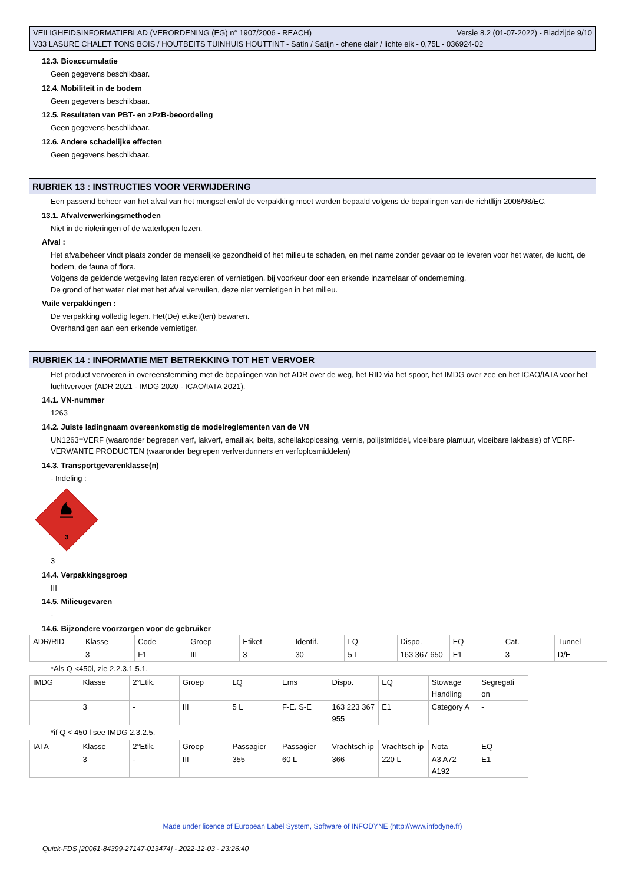Versie 8.2 (01-07-2022) - Bladzijde 9/10 VEILIGHEIDSINFORMATIEBLAD (VERORDENING (EG) n° 1907/2006 - REACH)
V33 LASURE CHALET TONS BOIS / HOUTBEITS TUINHUIS HOUTTINT - Satin / Satijn - chene clair / lichte eik - 0,75L - 036924-02
12.3. Bioaccumulatie
Geen gegevens beschikbaar.
12.4. Mobiliteit in de bodem
Geen gegevens beschikbaar.
12.5. Resultaten van PBT- en zPzB-beoordeling
Geen gegevens beschikbaar.
12.6. Andere schadelijke effecten
Geen gegevens beschikbaar.
RUBRIEK 13 : INSTRUCTIES VOOR VERWIJDERING
Een passend beheer van het afval van het mengsel en/of de verpakking moet worden bepaald volgens de bepalingen van de richtllijn 2008/98/EC.
13.1. Afvalverwerkingsmethoden
Niet in de rioleringen of de waterlopen lozen.
Afval :
Het afvalbeheer vindt plaats zonder de menselijke gezondheid of het milieu te schaden, en met name zonder gevaar op te leveren voor het water, de lucht, de bodem, de fauna of flora.
Volgens de geldende wetgeving laten recycleren of vernietigen, bij voorkeur door een erkende inzamelaar of onderneming.
De grond of het water niet met het afval vervuilen, deze niet vernietigen in het milieu.
Vuile verpakkingen :
De verpakking volledig legen. Het(De) etiket(ten) bewaren.
Overhandigen aan een erkende vernietiger.
RUBRIEK 14 : INFORMATIE MET BETREKKING TOT HET VERVOER
Het product vervoeren in overeenstemming met de bepalingen van het ADR over de weg, het RID via het spoor, het IMDG over zee en het ICAO/IATA voor het luchtvervoer (ADR 2021 - IMDG 2020 - ICAO/IATA 2021).
14.1. VN-nummer
1263
14.2. Juiste ladingnaam overeenkomstig de modelreglementen van de VN
UN1263=VERF (waaronder begrepen verf, lakverf, emaillak, beits, schellakoplossing, vernis, polijstmiddel, vloeibare plamuur, vloeibare lakbasis) of VERF-VERWANTE PRODUCTEN (waaronder begrepen verfverdunners en verfoplosmiddelen)
14.3. Transportgevarenklasse(n)
- Indeling :
3
3
14.4. Verpakkingsgroep
III
14.5. Milieugevaren
-
14.6. Bijzondere voorzorgen voor de gebruiker
| ADR/RID | Klasse | Code | Groep | Etiket | Identif. | LQ | Dispo. | EQ | Cat. | Tunnel |
| | 3 | F1 | III | 3 | 30 | 5 L | 163 367 650 | E1 | 3 | D/E |
*Als Q <450l, zie 2.2.3.1.5.1.
| IMDG | Klasse | 2°Etik. | Groep | LQ | Ems | Dispo. | EQ | Stowage Handling | Segregati on |
| | 3 | - | III | 5 L | F-E. S-E | 163 223 367 955 | E1 | Category A | - |
*if Q < 450 l see IMDG 2.3.2.5.
| IATA | Klasse | 2°Etik. | Groep | Passagier | Passagier | Vrachtsch ip | Vrachtsch ip | Nota | EQ |
| | 3 | - | III | 355 | 60 L | 366 | 220 L | A3 A72 A192 | E1 |
Made under licence of European Label System, Software of INFODYNE (http://www.infodyne.fr)
Quick-FDS [20061-84399-27147-013474] - 2022-12-03 - 23:26:40